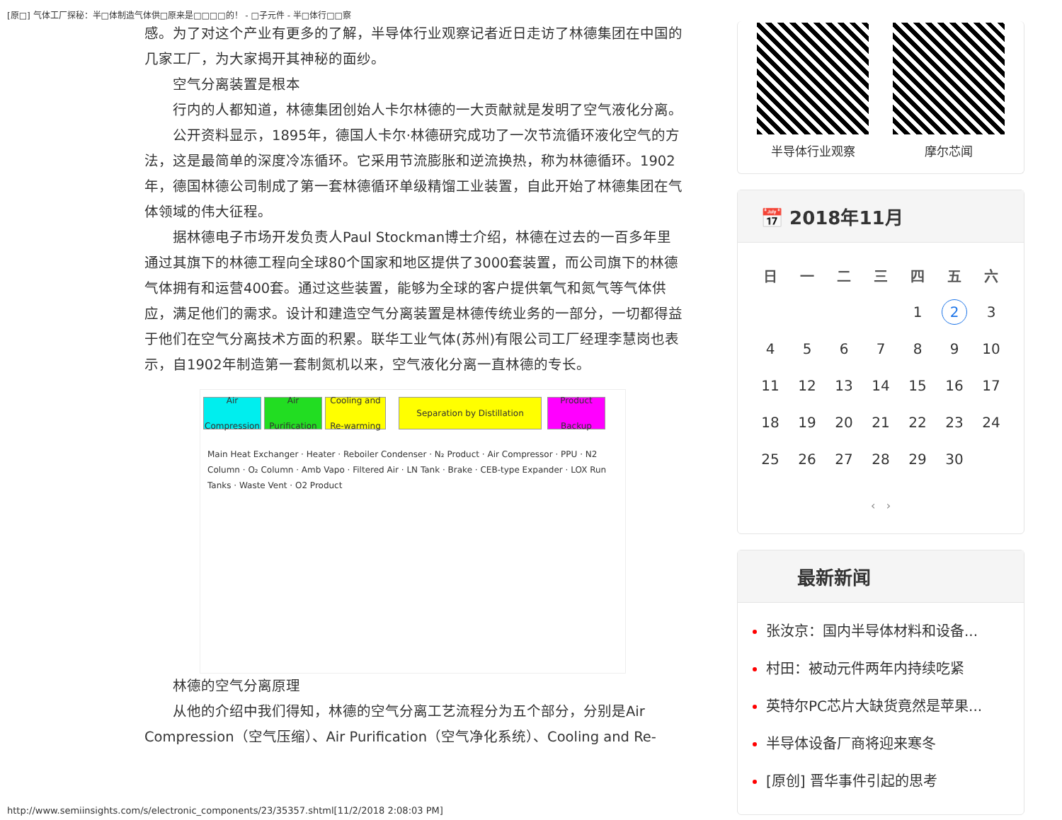[原□] 气体工厂探秘：半□体制造气体供□原来是□□□□的！ - □子元件 - 半□体行□□察
感。为了对这个产业有更多的了解，半导体行业观察记者近日走访了林德集团在中国的几家工厂，为大家揭开其神秘的面纱。
空气分离装置是根本
行内的人都知道，林德集团创始人卡尔林德的一大贡献就是发明了空气液化分离。
公开资料显示，1895年，德国人卡尔·林德研究成功了一次节流循环液化空气的方法，这是最简单的深度冷冻循环。它采用节流膨胀和逆流换热，称为林德循环。1902年，德国林德公司制成了第一套林德循环单级精馏工业装置，自此开始了林德集团在气体领域的伟大征程。
据林德电子市场开发负责人Paul Stockman博士介绍，林德在过去的一百多年里通过其旗下的林德工程向全球80个国家和地区提供了3000套装置，而公司旗下的林德气体拥有和运营400套。通过这些装置，能够为全球的客户提供氧气和氮气等气体供应，满足他们的需求。设计和建造空气分离装置是林德传统业务的一部分，一切都得益于他们在空气分离技术方面的积累。联华工业气体(苏州)有限公司工厂经理李慧岗也表示，自1902年制造第一套制氮机以来，空气液化分离一直林德的专长。
Air Compression
Air Purification
Cooling and Re-warming
Separation by Distillation
Product Backup
Main Heat Exchanger · Heater · Reboiler Condenser · N₂ Product · Air Compressor · PPU · N2 Column · O₂ Column · Amb Vapo · Filtered Air · LN Tank · Brake · CEB-type Expander · LOX Run Tanks · Waste Vent · O2 Product
林德的空气分离原理
从他的介绍中我们得知，林德的空气分离工艺流程分为五个部分，分别是Air Compression（空气压缩）、Air Purification（空气净化系统）、Cooling and Re-
半导体行业观察 摩尔芯闻
📅 2018年11月
| 日 | 一 | 二 | 三 | 四 | 五 | 六 |
| --- | --- | --- | --- | --- | --- | --- |
| | | | | 1 | 2 | 3 |
| 4 | 5 | 6 | 7 | 8 | 9 | 10 |
| 11 | 12 | 13 | 14 | 15 | 16 | 17 |
| 18 | 19 | 20 | 21 | 22 | 23 | 24 |
| 25 | 26 | 27 | 28 | 29 | 30 | |
‹ ›
最新新闻
张汝京：国内半导体材料和设备...
村田：被动元件两年内持续吃紧
英特尔PC芯片大缺货竟然是苹果...
半导体设备厂商将迎来寒冬
[原创] 晋华事件引起的思考
http://www.semiinsights.com/s/electronic_components/23/35357.shtml[11/2/2018 2:08:03 PM]